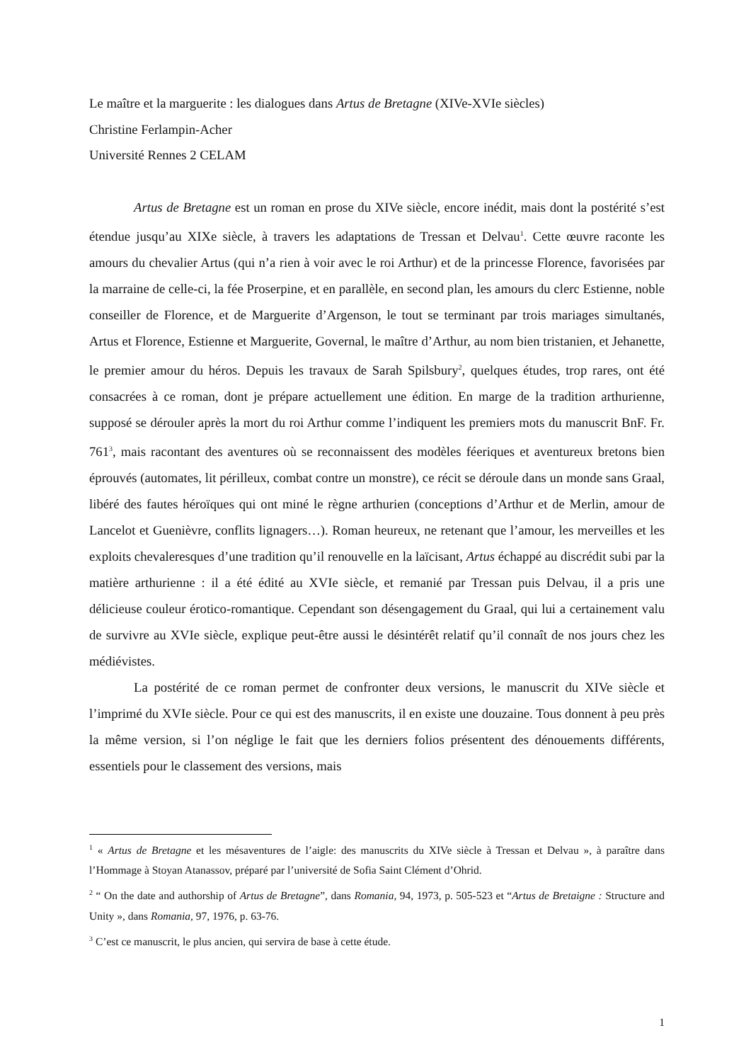Le maître et la marguerite : les dialogues dans Artus de Bretagne (XIVe-XVIe siècles)
Christine Ferlampin-Acher
Université Rennes 2 CELAM
Artus de Bretagne est un roman en prose du XIVe siècle, encore inédit, mais dont la postérité s’est étendue jusqu’au XIXe siècle, à travers les adaptations de Tressan et Delvau<sup>1</sup>. Cette œuvre raconte les amours du chevalier Artus (qui n’a rien à voir avec le roi Arthur) et de la princesse Florence, favorisées par la marraine de celle-ci, la fée Proserpine, et en parallèle, en second plan, les amours du clerc Estienne, noble conseiller de Florence, et de Marguerite d’Argenson, le tout se terminant par trois mariages simultanés, Artus et Florence, Estienne et Marguerite, Governal, le maître d’Arthur, au nom bien tristanien, et Jehanette, le premier amour du héros. Depuis les travaux de Sarah Spilsbury<sup>2</sup>, quelques études, trop rares, ont été consacrées à ce roman, dont je prépare actuellement une édition. En marge de la tradition arthurienne, supposé se dérouler après la mort du roi Arthur comme l’indiquent les premiers mots du manuscrit BnF. Fr. 761<sup>3</sup>, mais racontant des aventures où se reconnaissent des modèles féeriques et aventureux bretons bien éprouvés (automates, lit périlleux, combat contre un monstre), ce récit se déroule dans un monde sans Graal, libéré des fautes héroïques qui ont miné le règne arthurien (conceptions d’Arthur et de Merlin, amour de Lancelot et Guenièvre, conflits lignagers…). Roman heureux, ne retenant que l’amour, les merveilles et les exploits chevaleresques d’une tradition qu’il renouvelle en la laïcisant, Artus échappé au discrédit subi par la matière arthurienne : il a été édité au XVIe siècle, et remanié par Tressan puis Delvau, il a pris une délicieuse couleur érotico-romantique. Cependant son désengagement du Graal, qui lui a certainement valu de survivre au XVIe siècle, explique peut-être aussi le désintérêt relatif qu’il connaît de nos jours chez les médiévistes.
La postérité de ce roman permet de confronter deux versions, le manuscrit du XIVe siècle et l’imprimé du XVIe siècle. Pour ce qui est des manuscrits, il en existe une douzaine. Tous donnent à peu près la même version, si l’on néglige le fait que les derniers folios présentent des dénouements différents, essentiels pour le classement des versions, mais
<sup>1</sup> « Artus de Bretagne et les mésaventures de l’aigle: des manuscrits du XIVe siècle à Tressan et Delvau », à paraître dans l’Hommage à Stoyan Atanassov, préparé par l’université de Sofia Saint Clément d’Ohrid.
<sup>2</sup> “ On the date and authorship of Artus de Bretagne”, dans Romania, 94, 1973, p. 505-523 et “Artus de Bretaigne : Structure and Unity », dans Romania, 97, 1976, p. 63-76.
<sup>3</sup> C’est ce manuscrit, le plus ancien, qui servira de base à cette étude.
1